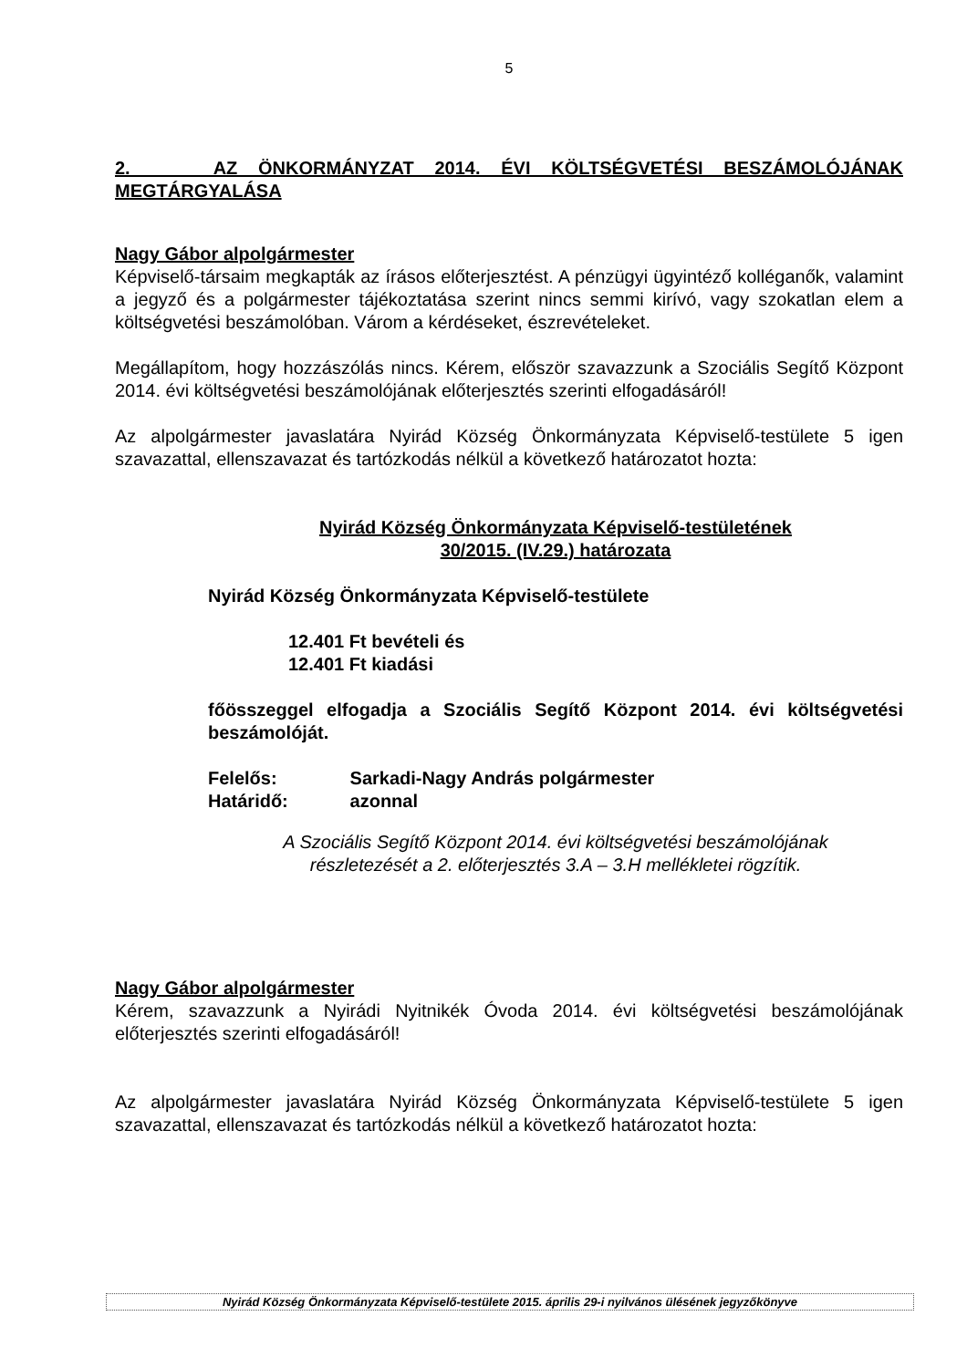5
2. AZ ÖNKORMÁNYZAT 2014. ÉVI KÖLTSÉGVETÉSI BESZÁMOLÓJÁNAK MEGTÁRGYALÁSA
Nagy Gábor alpolgármester
Képviselő-társaim megkapták az írásos előterjesztést. A pénzügyi ügyintéző kolléganők, valamint a jegyző és a polgármester tájékoztatása szerint nincs semmi kirívó, vagy szokatlan elem a költségvetési beszámolóban. Várom a kérdéseket, észrevételeket.
Megállapítom, hogy hozzászólás nincs. Kérem, először szavazzunk a Szociális Segítő Központ 2014. évi költségvetési beszámolójának előterjesztés szerinti elfogadásáról!
Az alpolgármester javaslatára Nyirád Község Önkormányzata Képviselő-testülete 5 igen szavazattal, ellenszavazat és tartózkodás nélkül a következő határozatot hozta:
Nyirád Község Önkormányzata Képviselő-testületének
30/2015. (IV.29.) határozata
Nyirád Község Önkormányzata Képviselő-testülete
12.401 Ft bevételi és
12.401 Ft kiadási
főösszeggel elfogadja a Szociális Segítő Központ 2014. évi költségvetési beszámolóját.
Felelős: Sarkadi-Nagy András polgármester
Határidő: azonnal
A Szociális Segítő Központ 2014. évi költségvetési beszámolójának
részletezését a 2. előterjesztés 3.A – 3.H mellékletei rögzítik.
Nagy Gábor alpolgármester
Kérem, szavazzunk a Nyirádi Nyitnikék Óvoda 2014. évi költségvetési beszámolójának előterjesztés szerinti elfogadásáról!
Az alpolgármester javaslatára Nyirád Község Önkormányzata Képviselő-testülete 5 igen szavazattal, ellenszavazat és tartózkodás nélkül a következő határozatot hozta:
Nyirád Község Önkormányzata Képviselő-testülete 2015. április 29-i nyilvános ülésének jegyzőkönyve